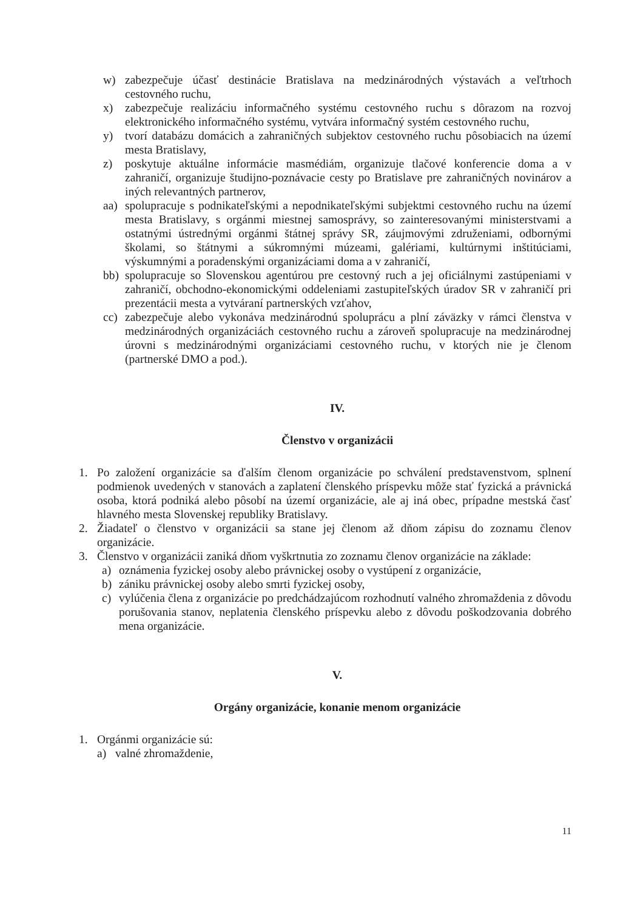w) zabezpečuje účasť destinácie Bratislava na medzinárodných výstavách a veľtrhoch cestovného ruchu,
x) zabezpečuje realizáciu informačného systému cestovného ruchu s dôrazom na rozvoj elektronického informačného systému, vytvára informačný systém cestovného ruchu,
y) tvorí databázu domácich a zahraničných subjektov cestovného ruchu pôsobiacich na území mesta Bratislavy,
z) poskytuje aktuálne informácie masmédiám, organizuje tlačové konferencie doma a v zahraničí, organizuje študijno-poznávacie cesty po Bratislave pre zahraničných novinárov a iných relevantných partnerov,
aa) spolupracuje s podnikateľskými a nepodnikateľskými subjektmi cestovného ruchu na území mesta Bratislavy, s orgánmi miestnej samosprávy, so zainteresovanými ministerstvami a ostatnými ústrednými orgánmi štátnej správy SR, záujmovými združeniami, odbornými školami, so štátnymi a súkromnými múzeami, galériami, kultúrnymi inštitúciami, výskumnými a poradenskými organizáciami doma a v zahraničí,
bb) spolupracuje so Slovenskou agentúrou pre cestovný ruch a jej oficiálnymi zastúpeniami v zahraničí, obchodno-ekonomickými oddeleniami zastupiteľských úradov SR v zahraničí pri prezentácii mesta a vytváraní partnerských vzťahov,
cc) zabezpečuje alebo vykonáva medzinárodnú spoluprácu a plní záväzky v rámci členstva v medzinárodných organizáciách cestovného ruchu a zároveň spolupracuje na medzinárodnej úrovni s medzinárodnými organizáciami cestovného ruchu, v ktorých nie je členom (partnerské DMO a pod.).
IV.
Členstvo v organizácii
1. Po založení organizácie sa ďalším členom organizácie po schválení predstavenstvom, splnení podmienok uvedených v stanovách a zaplatení členského príspevku môže stať fyzická a právnická osoba, ktorá podniká alebo pôsobí na území organizácie, ale aj iná obec, prípadne mestská časť hlavného mesta Slovenskej republiky Bratislavy.
2. Žiadateľ o členstvo v organizácii sa stane jej členom až dňom zápisu do zoznamu členov organizácie.
3. Členstvo v organizácii zaniká dňom vyškrtnutia zo zoznamu členov organizácie na základe:
a) oznámenia fyzickej osoby alebo právnickej osoby o vystúpení z organizácie,
b) zániku právnickej osoby alebo smrti fyzickej osoby,
c) vylúčenia člena z organizácie po predchádzajúcom rozhodnutí valného zhromaždenia z dôvodu porušovania stanov, neplatenia členského príspevku alebo z dôvodu poškodzovania dobrého mena organizácie.
V.
Orgány organizácie, konanie menom organizácie
1. Orgánmi organizácie sú:
a) valné zhromaždenie,
11